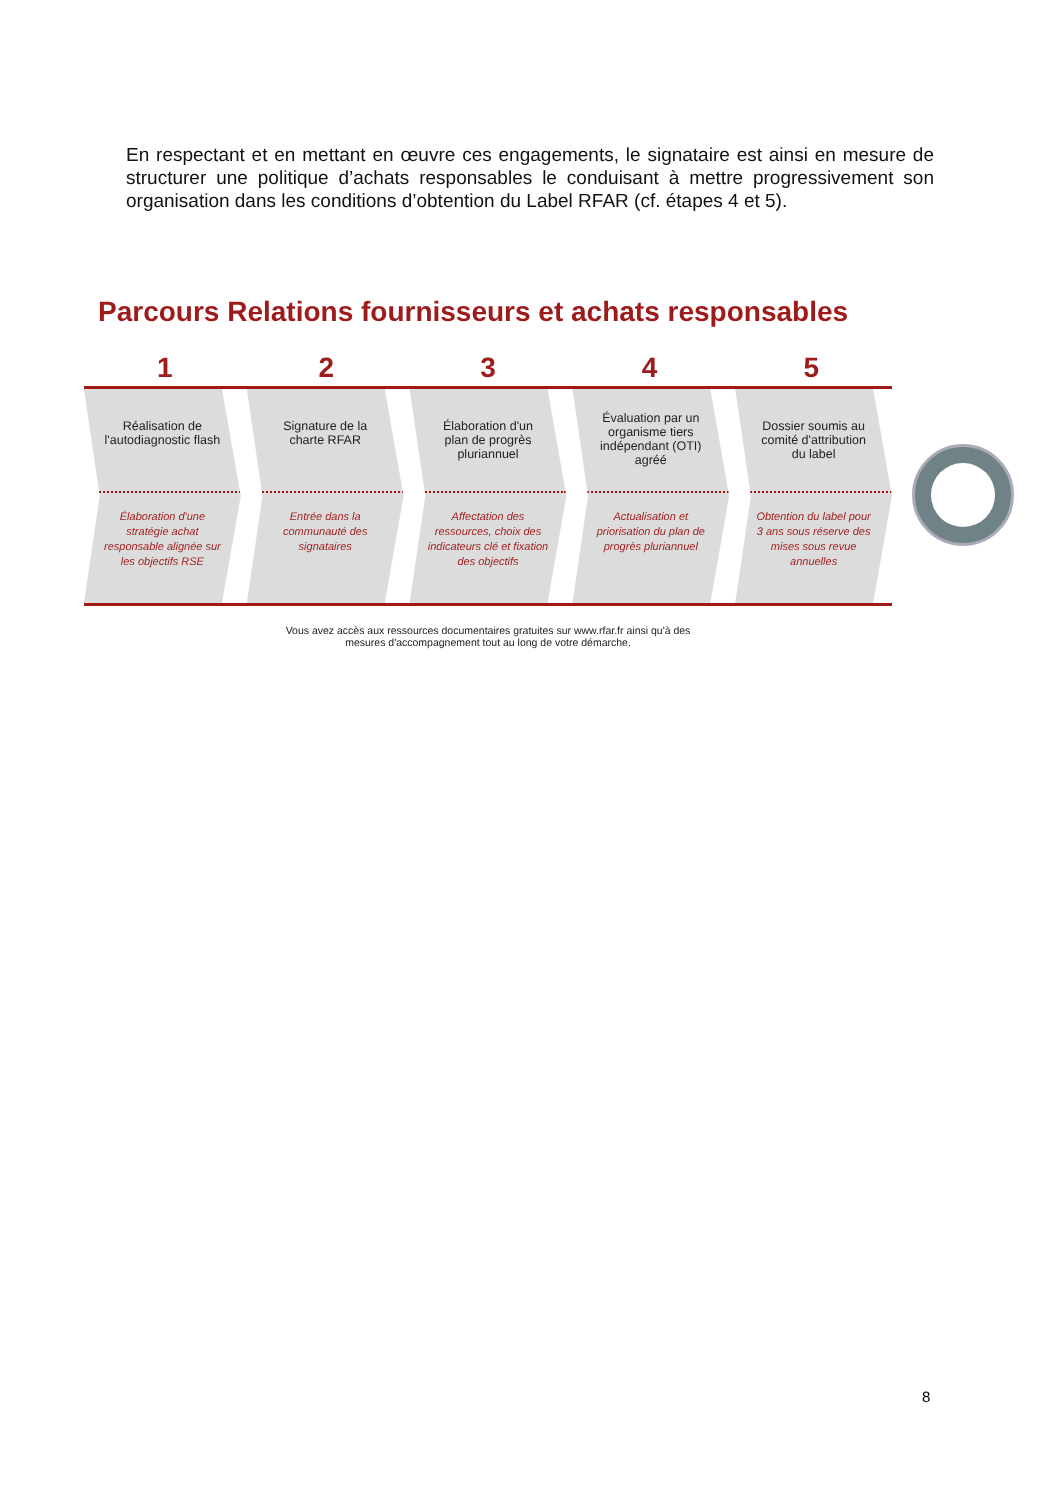En respectant et en mettant en œuvre ces engagements, le signataire est ainsi en mesure de structurer une politique d’achats responsables le conduisant à mettre progressivement son organisation dans les conditions d’obtention du Label RFAR (cf. étapes 4 et 5).
Parcours Relations fournisseurs et achats responsables
1 2 3 4 5
Réalisation de l'autodiagnostic flash
Élaboration d'une stratégie achat responsable alignée sur les objectifs RSE
Signature de la charte RFAR
Entrée dans la communauté des signataires
Élaboration d'un plan de progrès pluriannuel
Affectation des ressources, choix des indicateurs clé et fixation des objectifs
Évaluation par un organisme tiers indépendant (OTI) agréé
Actualisation et priorisation du plan de progrès pluriannuel
Dossier soumis au comité d'attribution du label
Obtention du label pour 3 ans sous réserve des mises sous revue annuelles
Vous avez accès aux ressources documentaires gratuites sur www.rfar.fr ainsi qu'à des
mesures d'accompagnement tout au long de votre démarche.
8